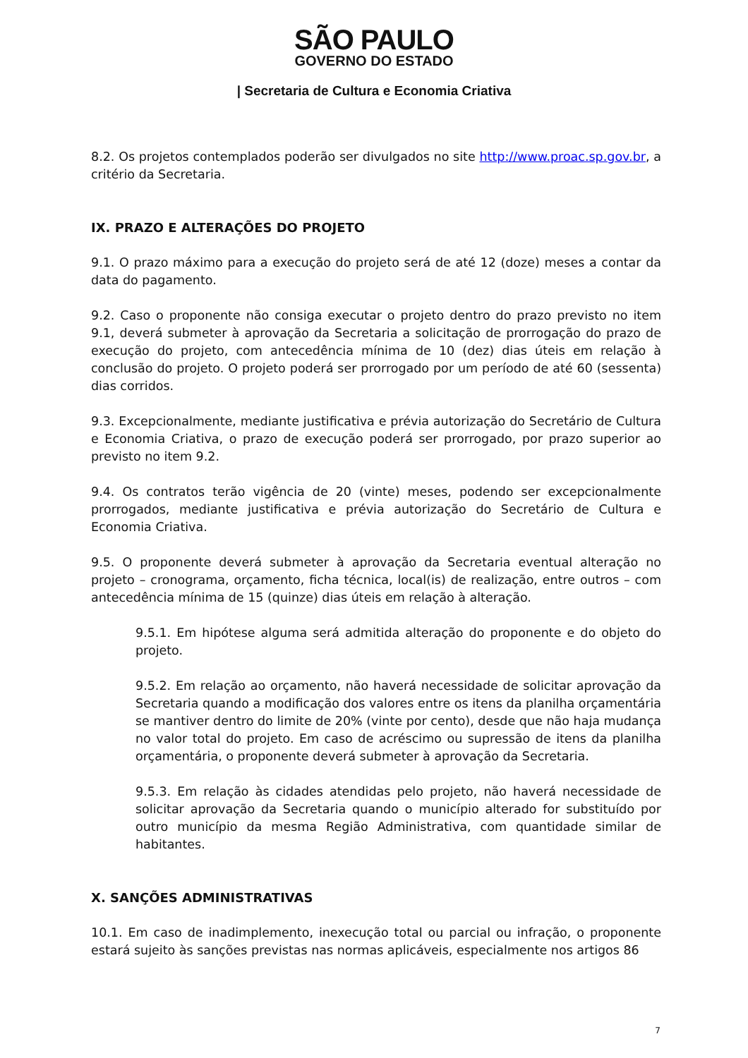SÃO PAULO
GOVERNO DO ESTADO
| Secretaria de Cultura e Economia Criativa
8.2. Os projetos contemplados poderão ser divulgados no site http://www.proac.sp.gov.br, a critério da Secretaria.
IX. PRAZO E ALTERAÇÕES DO PROJETO
9.1. O prazo máximo para a execução do projeto será de até 12 (doze) meses a contar da data do pagamento.
9.2. Caso o proponente não consiga executar o projeto dentro do prazo previsto no item 9.1, deverá submeter à aprovação da Secretaria a solicitação de prorrogação do prazo de execução do projeto, com antecedência mínima de 10 (dez) dias úteis em relação à conclusão do projeto. O projeto poderá ser prorrogado por um período de até 60 (sessenta) dias corridos.
9.3. Excepcionalmente, mediante justificativa e prévia autorização do Secretário de Cultura e Economia Criativa, o prazo de execução poderá ser prorrogado, por prazo superior ao previsto no item 9.2.
9.4. Os contratos terão vigência de 20 (vinte) meses, podendo ser excepcionalmente prorrogados, mediante justificativa e prévia autorização do Secretário de Cultura e Economia Criativa.
9.5. O proponente deverá submeter à aprovação da Secretaria eventual alteração no projeto – cronograma, orçamento, ficha técnica, local(is) de realização, entre outros – com antecedência mínima de 15 (quinze) dias úteis em relação à alteração.
9.5.1. Em hipótese alguma será admitida alteração do proponente e do objeto do projeto.
9.5.2. Em relação ao orçamento, não haverá necessidade de solicitar aprovação da Secretaria quando a modificação dos valores entre os itens da planilha orçamentária se mantiver dentro do limite de 20% (vinte por cento), desde que não haja mudança no valor total do projeto. Em caso de acréscimo ou supressão de itens da planilha orçamentária, o proponente deverá submeter à aprovação da Secretaria.
9.5.3. Em relação às cidades atendidas pelo projeto, não haverá necessidade de solicitar aprovação da Secretaria quando o município alterado for substituído por outro município da mesma Região Administrativa, com quantidade similar de habitantes.
X. SANÇÕES ADMINISTRATIVAS
10.1. Em caso de inadimplemento, inexecução total ou parcial ou infração, o proponente estará sujeito às sanções previstas nas normas aplicáveis, especialmente nos artigos 86
7